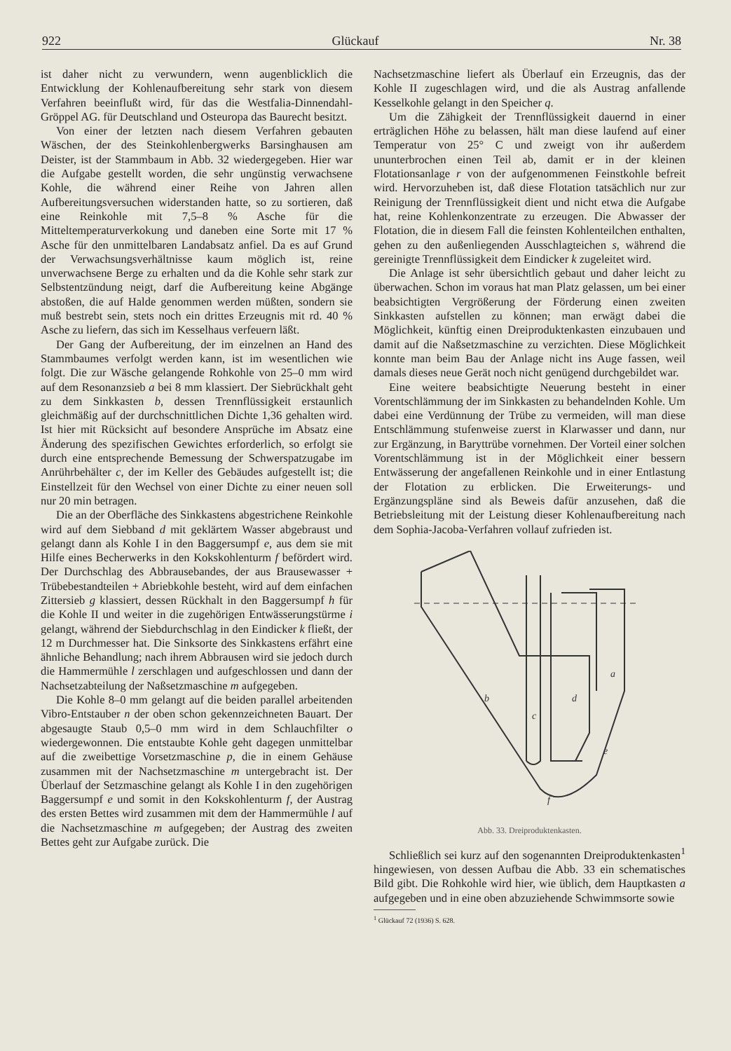922 Glückauf Nr. 38
ist daher nicht zu verwundern, wenn augenblicklich die Entwicklung der Kohlenaufbereitung sehr stark von diesem Verfahren beeinflußt wird, für das die Westfalia-Dinnendahl-Gröppel AG. für Deutschland und Osteuropa das Baurecht besitzt.
Von einer der letzten nach diesem Verfahren gebauten Wäschen, der des Steinkohlenbergwerks Barsinghausen am Deister, ist der Stammbaum in Abb. 32 wiedergegeben. Hier war die Aufgabe gestellt worden, die sehr ungünstig verwachsene Kohle, die während einer Reihe von Jahren allen Aufbereitungsversuchen widerstanden hatte, so zu sortieren, daß eine Reinkohle mit 7,5–8 % Asche für die Mitteltemperaturverkokung und daneben eine Sorte mit 17 % Asche für den unmittelbaren Landabsatz anfiel. Da es auf Grund der Verwachsungsverhältnisse kaum möglich ist, reine unverwachsene Berge zu erhalten und da die Kohle sehr stark zur Selbstentzündung neigt, darf die Aufbereitung keine Abgänge abstoßen, die auf Halde genommen werden müßten, sondern sie muß bestrebt sein, stets noch ein drittes Erzeugnis mit rd. 40 % Asche zu liefern, das sich im Kesselhaus verfeuern läßt.
Der Gang der Aufbereitung, der im einzelnen an Hand des Stammbaumes verfolgt werden kann, ist im wesentlichen wie folgt. Die zur Wäsche gelangende Rohkohle von 25–0 mm wird auf dem Resonanzsieb a bei 8 mm klassiert. Der Siebrückhalt geht zu dem Sinkkasten b, dessen Trennflüssigkeit erstaunlich gleichmäßig auf der durchschnittlichen Dichte 1,36 gehalten wird. Ist hier mit Rücksicht auf besondere Ansprüche im Absatz eine Änderung des spezifischen Gewichtes erforderlich, so erfolgt sie durch eine entsprechende Bemessung der Schwerspatzugabe im Anrührbehälter c, der im Keller des Gebäudes aufgestellt ist; die Einstellzeit für den Wechsel von einer Dichte zu einer neuen soll nur 20 min betragen.
Die an der Oberfläche des Sinkkastens abgestrichene Reinkohle wird auf dem Siebband d mit geklärtem Wasser abgebraust und gelangt dann als Kohle I in den Baggersumpf e, aus dem sie mit Hilfe eines Becherwerks in den Kokskohlenturm f befördert wird. Der Durchschlag des Abbrausebandes, der aus Brausewasser + Trübebestandteilen + Abriebkohle besteht, wird auf dem einfachen Zittersieb g klassiert, dessen Rückhalt in den Baggersumpf h für die Kohle II und weiter in die zugehörigen Entwässerungstürme i gelangt, während der Siebdurchschlag in den Eindicker k fließt, der 12 m Durchmesser hat. Die Sinksorte des Sinkkastens erfährt eine ähnliche Behandlung; nach ihrem Abbrausen wird sie jedoch durch die Hammermühle l zerschlagen und aufgeschlossen und dann der Nachsetzabteilung der Naßsetzmaschine m aufgegeben.
Die Kohle 8–0 mm gelangt auf die beiden parallel arbeitenden Vibro-Entstauber n der oben schon gekennzeichneten Bauart. Der abgesaugte Staub 0,5–0 mm wird in dem Schlauchfilter o wiedergewonnen. Die entstaubte Kohle geht dagegen unmittelbar auf die zweibettige Vorsetzmaschine p, die in einem Gehäuse zusammen mit der Nachsetzmaschine m untergebracht ist. Der Überlauf der Setzmaschine gelangt als Kohle I in den zugehörigen Baggersumpf e und somit in den Kokskohlenturm f, der Austrag des ersten Bettes wird zusammen mit dem der Hammermühle l auf die Nachsetzmaschine m aufgegeben; der Austrag des zweiten Bettes geht zur Aufgabe zurück. Die
Nachsetzmaschine liefert als Überlauf ein Erzeugnis, das der Kohle II zugeschlagen wird, und die als Austrag anfallende Kesselkohle gelangt in den Speicher q.
Um die Zähigkeit der Trennflüssigkeit dauernd in einer erträglichen Höhe zu belassen, hält man diese laufend auf einer Temperatur von 25° C und zweigt von ihr außerdem ununterbrochen einen Teil ab, damit er in der kleinen Flotationsanlage r von der aufgenommenen Feinstkohle befreit wird. Hervorzuheben ist, daß diese Flotation tatsächlich nur zur Reinigung der Trennflüssigkeit dient und nicht etwa die Aufgabe hat, reine Kohlenkonzentrate zu erzeugen. Die Abwasser der Flotation, die in diesem Fall die feinsten Kohlenteilchen enthalten, gehen zu den außenliegenden Ausschlagteichen s, während die gereinigte Trennflüssigkeit dem Eindicker k zugeleitet wird.
Die Anlage ist sehr übersichtlich gebaut und daher leicht zu überwachen. Schon im voraus hat man Platz gelassen, um bei einer beabsichtigten Vergrößerung der Förderung einen zweiten Sinkkasten aufstellen zu können; man erwägt dabei die Möglichkeit, künftig einen Dreiproduktenkasten einzubauen und damit auf die Naßsetzmaschine zu verzichten. Diese Möglichkeit konnte man beim Bau der Anlage nicht ins Auge fassen, weil damals dieses neue Gerät noch nicht genügend durchgebildet war.
Eine weitere beabsichtigte Neuerung besteht in einer Vorentschlämmung der im Sinkkasten zu behandelnden Kohle. Um dabei eine Verdünnung der Trübe zu vermeiden, will man diese Entschlämmung stufenweise zuerst in Klarwasser und dann, nur zur Ergänzung, in Baryttrübe vornehmen. Der Vorteil einer solchen Vorentschlämmung ist in der Möglichkeit einer bessern Entwässerung der angefallenen Reinkohle und in einer Entlastung der Flotation zu erblicken. Die Erweiterungs- und Ergänzungspläne sind als Beweis dafür anzusehen, daß die Betriebsleitung mit der Leistung dieser Kohlenaufbereitung nach dem Sophia-Jacoba-Verfahren vollauf zufrieden ist.
b
c
d
a
e
f
Abb. 33. Dreiproduktenkasten.
Schließlich sei kurz auf den sogenannten Dreiproduktenkasten<sup>1</sup> hingewiesen, von dessen Aufbau die Abb. 33 ein schematisches Bild gibt. Die Rohkohle wird hier, wie üblich, dem Hauptkasten a aufgegeben und in eine oben abzuziehende Schwimmsorte sowie
<sup>1</sup> Glückauf 72 (1936) S. 628.